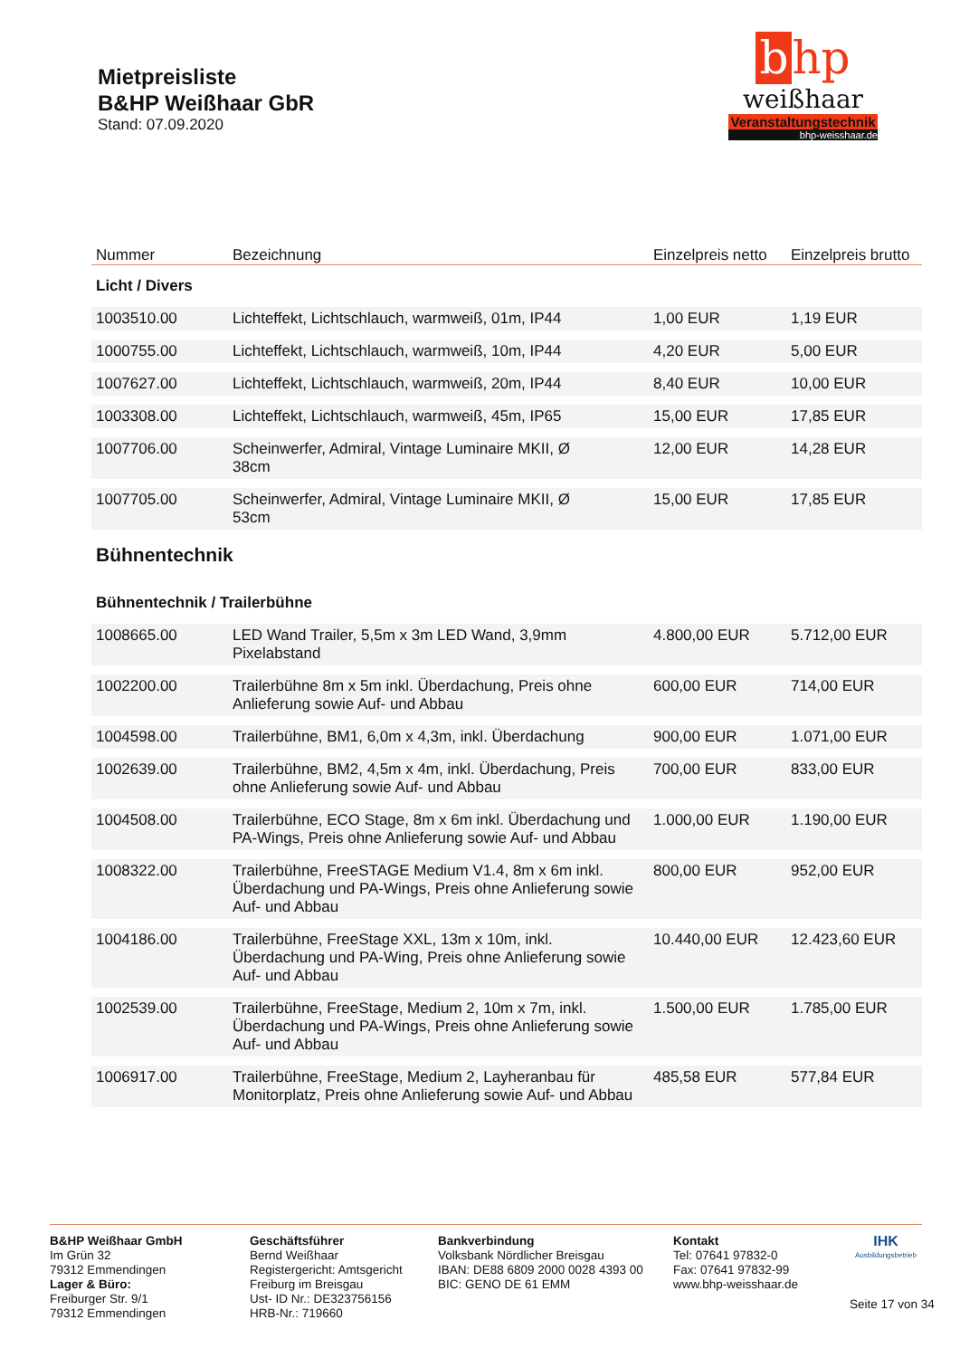Mietpreisliste
B&HP Weißhaar GbR
Stand: 07.09.2020
bhp
weißhaar
Veranstaltungstechnik
bhp-weisshaar.de
| Nummer | Bezeichnung | Einzelpreis netto | Einzelpreis brutto |
| --- | --- | --- | --- |
| Licht / Divers | | | |
| 1003510.00 | Lichteffekt, Lichtschlauch, warmweiß, 01m, IP44 | 1,00 EUR | 1,19 EUR |
| 1000755.00 | Lichteffekt, Lichtschlauch, warmweiß, 10m, IP44 | 4,20 EUR | 5,00 EUR |
| 1007627.00 | Lichteffekt, Lichtschlauch, warmweiß, 20m, IP44 | 8,40 EUR | 10,00 EUR |
| 1003308.00 | Lichteffekt, Lichtschlauch, warmweiß, 45m, IP65 | 15,00 EUR | 17,85 EUR |
| 1007706.00 | Scheinwerfer, Admiral, Vintage Luminaire MKII, Ø 38cm | 12,00 EUR | 14,28 EUR |
| 1007705.00 | Scheinwerfer, Admiral, Vintage Luminaire MKII, Ø 53cm | 15,00 EUR | 17,85 EUR |
| Bühnentechnik | | | |
| Bühnentechnik / Trailerbühne | | | |
| 1008665.00 | LED Wand Trailer, 5,5m x 3m LED Wand, 3,9mm Pixelabstand | 4.800,00 EUR | 5.712,00 EUR |
| 1002200.00 | Trailerbühne 8m x 5m inkl. Überdachung, Preis ohne Anlieferung sowie Auf- und Abbau | 600,00 EUR | 714,00 EUR |
| 1004598.00 | Trailerbühne, BM1, 6,0m x 4,3m, inkl. Überdachung | 900,00 EUR | 1.071,00 EUR |
| 1002639.00 | Trailerbühne, BM2, 4,5m x 4m, inkl. Überdachung, Preis ohne Anlieferung sowie Auf- und Abbau | 700,00 EUR | 833,00 EUR |
| 1004508.00 | Trailerbühne, ECO Stage, 8m x 6m inkl. Überdachung und PA-Wings, Preis ohne Anlieferung sowie Auf- und Abbau | 1.000,00 EUR | 1.190,00 EUR |
| 1008322.00 | Trailerbühne, FreeSTAGE Medium V1.4, 8m x 6m inkl. Überdachung und PA-Wings, Preis ohne Anlieferung sowie Auf- und Abbau | 800,00 EUR | 952,00 EUR |
| 1004186.00 | Trailerbühne, FreeStage XXL, 13m x 10m, inkl. Überdachung und PA-Wing, Preis ohne Anlieferung sowie Auf- und Abbau | 10.440,00 EUR | 12.423,60 EUR |
| 1002539.00 | Trailerbühne, FreeStage, Medium 2, 10m x 7m, inkl. Überdachung und PA-Wings, Preis ohne Anlieferung sowie Auf- und Abbau | 1.500,00 EUR | 1.785,00 EUR |
| 1006917.00 | Trailerbühne, FreeStage, Medium 2, Layheranbau für Monitorplatz, Preis ohne Anlieferung sowie Auf- und Abbau | 485,58 EUR | 577,84 EUR |
B&HP Weißhaar GmbH
Im Grün 32
79312 Emmendingen
Lager & Büro:
Freiburger Str. 9/1
79312 Emmendingen
Geschäftsführer
Bernd Weißhaar
Registergericht: Amtsgericht Freiburg im Breisgau
Ust- ID Nr.: DE323756156
HRB-Nr.: 719660
Bankverbindung
Volksbank Nördlicher Breisgau
IBAN: DE88 6809 2000 0028 4393 00
BIC: GENO DE 61 EMM
Kontakt
Tel: 07641 97832-0
Fax: 07641 97832-99
www.bhp-weisshaar.de
IHK
Ausbildungsbetrieb
Seite 17 von 34